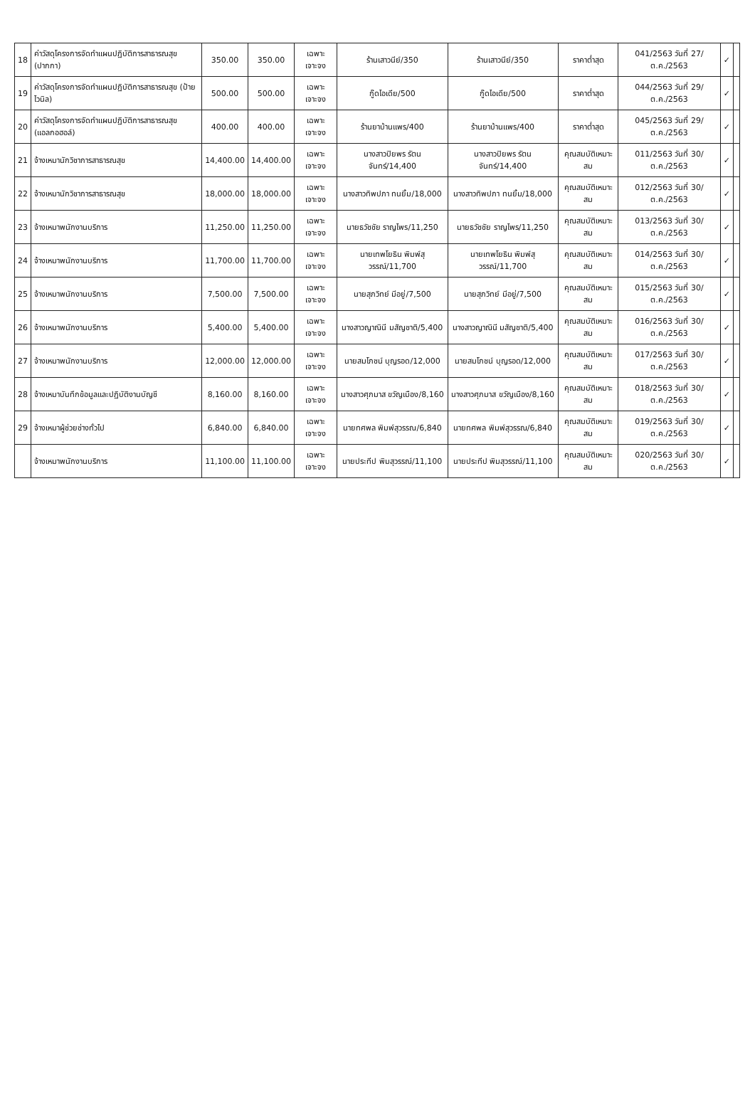| 18 | ค่าวัสดุโครงการจัดทำแผนปฏิบัติการสาธารณสุข (ปากกา) | 350.00 | 350.00 | เฉพาะเจาะจง | ร้านเสาวนีย์/350 | ร้านเสาวนีย์/350 | ราคาต่ำสุด | 041/2563 วันที่ 27/ต.ค./2563 | ✓ | |
| 19 | ค่าวัสดุโครงการจัดทำแผนปฏิบัติการสาธารณสุข (ป้ายไวนิล) | 500.00 | 500.00 | เฉพาะเจาะจง | กู๊ดไอเดีย/500 | กู๊ดไอเดีย/500 | ราคาต่ำสุด | 044/2563 วันที่ 29/ต.ค./2563 | ✓ | |
| 20 | ค่าวัสดุโครงการจัดทำแผนปฏิบัติการสาธารณสุข (แอลกอฮอล์) | 400.00 | 400.00 | เฉพาะเจาะจง | ร้านยาบ้านแพร/400 | ร้านยาบ้านแพร/400 | ราคาต่ำสุด | 045/2563 วันที่ 29/ต.ค./2563 | ✓ | |
| 21 | จ้างเหมานักวิชาการสาธารณสุข | 14,400.00 | 14,400.00 | เฉพาะเจาะจง | นางสาวปิยพร รัตนจันทร์/14,400 | นางสาวปิยพร รัตนจันทร์/14,400 | คุณสมบัติเหมาะสม | 011/2563 วันที่ 30/ต.ค./2563 | ✓ | |
| 22 | จ้างเหมานักวิชาการสาธารณสุข | 18,000.00 | 18,000.00 | เฉพาะเจาะจง | นางสาวทิพปภา ทนยิ้ม/18,000 | นางสาวทิพปภา ทนยิ้ม/18,000 | คุณสมบัติเหมาะสม | 012/2563 วันที่ 30/ต.ค./2563 | ✓ | |
| 23 | จ้างเหมาพนักงานบริการ | 11,250.00 | 11,250.00 | เฉพาะเจาะจง | นายธวัชชัย ราญไพร/11,250 | นายธวัชชัย ราญไพร/11,250 | คุณสมบัติเหมาะสม | 013/2563 วันที่ 30/ต.ค./2563 | ✓ | |
| 24 | จ้างเหมาพนักงานบริการ | 11,700.00 | 11,700.00 | เฉพาะเจาะจง | นายเทพโยธิน พิมพ์สุวรรณ์/11,700 | นายเทพโยธิน พิมพ์สุวรรณ์/11,700 | คุณสมบัติเหมาะสม | 014/2563 วันที่ 30/ต.ค./2563 | ✓ | |
| 25 | จ้างเหมาพนักงานบริการ | 7,500.00 | 7,500.00 | เฉพาะเจาะจง | นายสุภวิทย์ มีอยู่/7,500 | นายสุภวิทย์ มีอยู่/7,500 | คุณสมบัติเหมาะสม | 015/2563 วันที่ 30/ต.ค./2563 | ✓ | |
| 26 | จ้างเหมาพนักงานบริการ | 5,400.00 | 5,400.00 | เฉพาะเจาะจง | นางสาวญาณินี มสัญชาติ/5,400 | นางสาวญาณินี มสัญชาติ/5,400 | คุณสมบัติเหมาะสม | 016/2563 วันที่ 30/ต.ค./2563 | ✓ | |
| 27 | จ้างเหมาพนักงานบริการ | 12,000.00 | 12,000.00 | เฉพาะเจาะจง | นายสมโภชน์ บุญรอด/12,000 | นายสมโภชน์ บุญรอด/12,000 | คุณสมบัติเหมาะสม | 017/2563 วันที่ 30/ต.ค./2563 | ✓ | |
| 28 | จ้างเหมาบันทึกข้อมูลและปฏิบัติงานบัญชี | 8,160.00 | 8,160.00 | เฉพาะเจาะจง | นางสาวศุภมาส ขวัญเมือง/8,160 | นางสาวศุภมาส ขวัญเมือง/8,160 | คุณสมบัติเหมาะสม | 018/2563 วันที่ 30/ต.ค./2563 | ✓ | |
| 29 | จ้างเหมาผู้ช่วยช่างทั่วไป | 6,840.00 | 6,840.00 | เฉพาะเจาะจง | นายทศพล พิมพ์สุวรรณ/6,840 | นายทศพล พิมพ์สุวรรณ/6,840 | คุณสมบัติเหมาะสม | 019/2563 วันที่ 30/ต.ค./2563 | ✓ | |
| | จ้างเหมาพนักงานบริการ | 11,100.00 | 11,100.00 | เฉพาะเจาะจง | นายประทีป พิมสุวรรณ์/11,100 | นายประทีป พิมสุวรรณ์/11,100 | คุณสมบัติเหมาะสม | 020/2563 วันที่ 30/ต.ค./2563 | ✓ | |